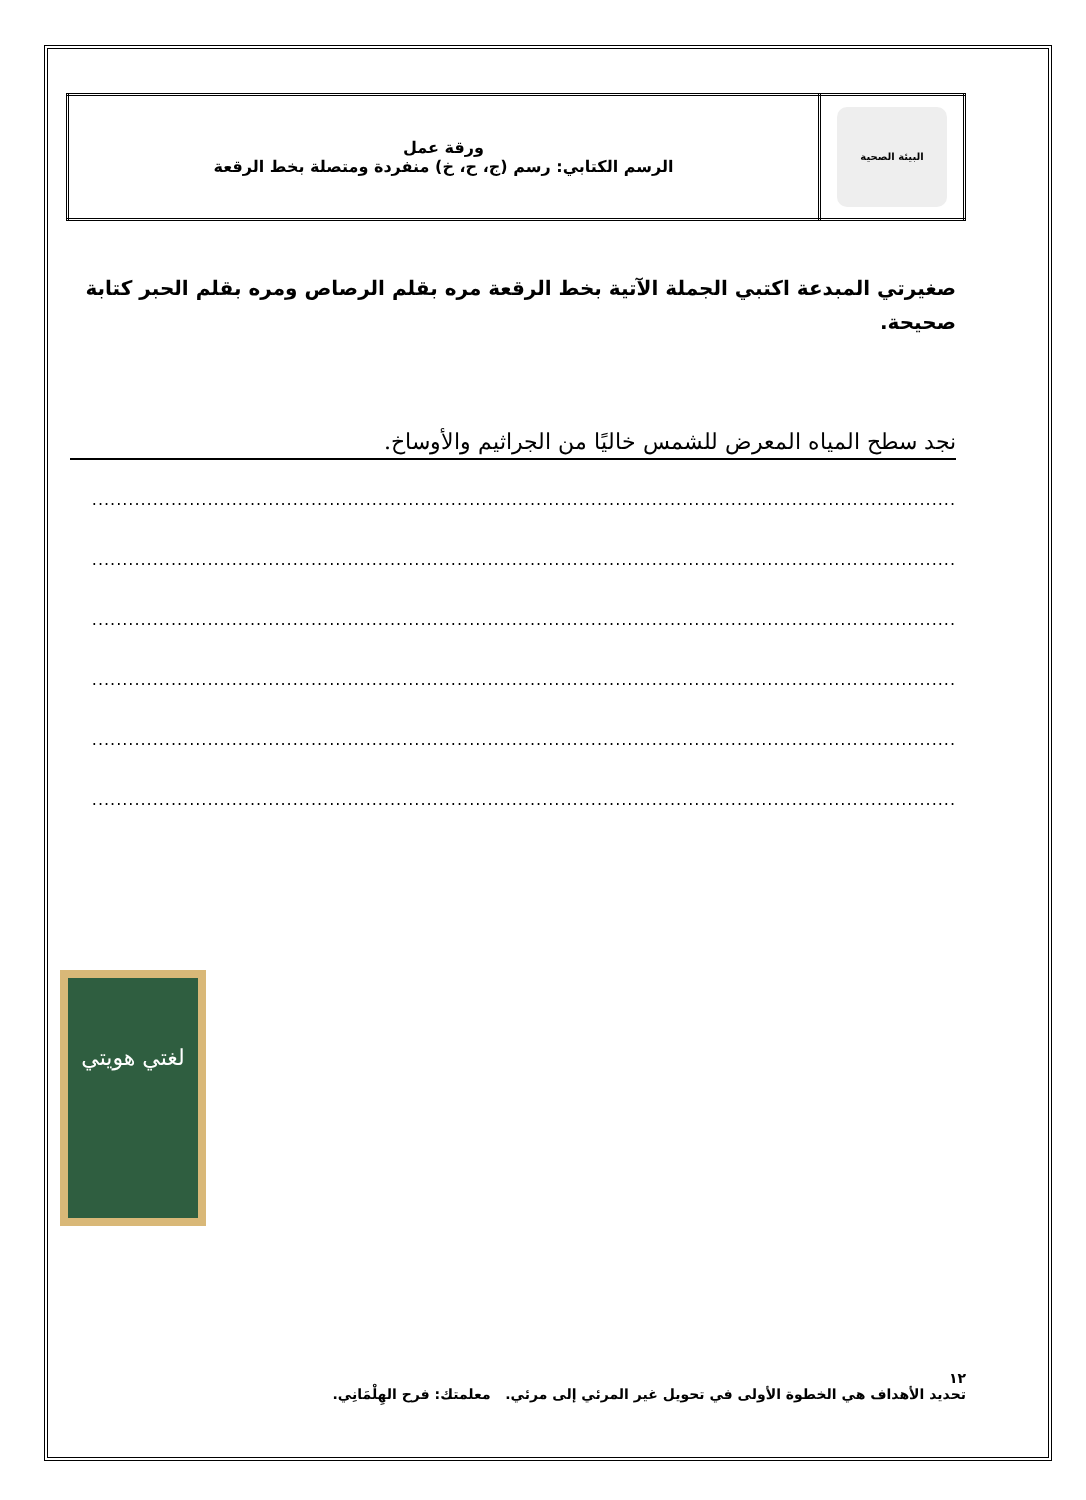| البيئة الصحية | ورقة عمل الرسم الكتابي: رسم (ج، ح، خ) منفردة ومتصلة بخط الرقعة |
صغيرتي المبدعة اكتبي الجملة الآتية بخط الرقعة مره بقلم الرصاص ومره بقلم الحبر كتابة صحيحة.
نجد سطح المياه المعرض للشمس خاليًا من الجراثيم والأوساخ.
..............................................................................................................................................
..............................................................................................................................................
..............................................................................................................................................
..............................................................................................................................................
..............................................................................................................................................
..............................................................................................................................................
لغتي هويتي
١٢
تحديد الأهداف هي الخطوة الأولى في تحويل غير المرئي إلى مرئي. معلمتك: فرح الهِلْمَانِي.